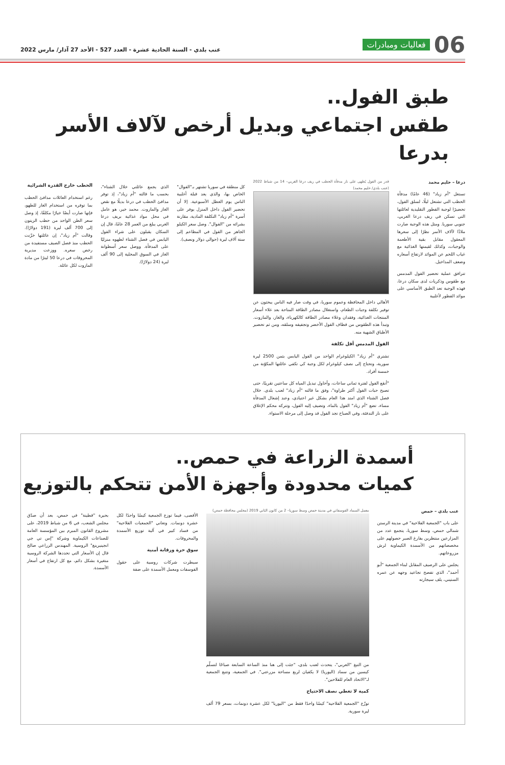06 فعاليات ومبادرات عنب بلدي - السنة الحادية عشرة - العدد 527 - الأحد 27 آذار/ مارس 2022
طبق الفول..
طقس اجتماعي وبديل أرخص لآلاف الأسر بدرعا
درعا – حليم محمد
تستغل "أم زياد" (46 عامًا) مدفأة الحطب التي تشتعل ليلًا، لسلق الفول، تحضيرًا لوجبة الفطور التقليدية لعائلتها التي تسكن في ريف درعا الغربي، جنوبي سوريا. ومثل هذه الوجبة صارت ملاذًا لآلاف الأسر نظرًا إلى سعرها المعقول مقابل بقية الأطعمة والوجبات، وكذلك لقيمتها الغذائية مع غياب اللحم عن الموائد لارتفاع أسعاره وضعف المداخيل.
تترافق عملية تحضير الفول المدمس مع طقوس وذكريات لدى سكان درعا، فهذه الوجبة تعد الطبق الأساسي على موائد الفطور لأغلبية
قدر من الفول يُطهى على نار مدفأة الحطب في ريف درعا الغربي– 14 من شباط 2022 (عنب بلدي/ حليم محمد)
الأهالي داخل المحافظة وعموم سوريا، في وقت صار فيه الناس يبحثون عن توفير تكلفة وجبات الطعام، واستغلال مصادر الطاقة المتاحة بعد غلاء أسعار المنتجات الغذائية، وفقدان وغلاء مصادر الطاقة كالكهرباء، والغاز، والمازوت. وتبدأ هذه الطقوس من قطاف الفول الأخضر وتجفيفه وسلقه، ومن ثم تحضير الأطباق الشهية منه.
الفول المدمس أقل تكلفة
تشتري "أم زياد" الكيلوغرام الواحد من الفول اليابس بثمن 2500 ليرة سورية، وتحتاج إلى نصف كيلوغرام لكل وجبة كي تكفي عائلتها المكوّنة من خمسة أفراد.
"أنقع الفول لفترة ثماني ساعات، وأحاول تبديل المياه كل ساعتين تقريبًا، حتى تصبح حبات الفول أكثر طراوة"، وفق ما قالته "أم زياد" لعنب بلدي. خلال فصل الشتاء الذي امتد هذا العام بشكل غير اعتيادي، وعند إشعال المدفأة مساء، تضع "أم زياد" الفول بالماء، وتضيف إليه الفول، وتتركه محكم الإغلاق على نار التدفئة، وفي الصباح تجد الفول قد وصل إلى مرحلة الاستواء.
كل منطقة في سوريا تشتهر بـ"الفوال" الخاص بها، والذي يعد قبلة أغلبية الناس يوم العطل الأسبوعية. إلا أن تحضير الفول داخل المنزل يوفر على أسرة "أم زياد" التكلفة المادية، مقارنة بشرائه من "الفوال". وصل سعر الكيلو الجاهز من الفول في المطاعم إلى ستة آلاف ليرة (حوالي دولار ونصف).
الذي يجمع عائلتي خلال الشتاء"، بحسب ما قالته "أم زياد"، إذ توفر مدافئ الحطب في درعا بديلًا مع نقص الغاز والمازوت. محمد خير، هو عامل في محل مواد غذائية بريف درعا الغربي يبلغ من العمر 28 عامًا، قال إن السكان يقبلون على شراء الفول اليابس في فصل الشتاء لطهوه منزليًا على المدفأة. ووصل سعر أسطوانة الغاز في السوق المحلية إلى 90 ألف ليرة (24 دولارًا).
الحطب خارج القدرة الشرائية
رغم استخدام العائلات مدافئ الحطب بما توفره من استخدام الغاز للطهو، فإنها صارت أيضًا خيارًا مكلفًا، إذ وصل سعر الطن الواحد من حطب الزيتون إلى 700 ألف ليرة (191 دولارًا). وقالت "أم زياد"، إن عائلتها خزّنت الحطب منذ فصل الصيف مستفيدة من رخص سعره. ووزعت مديرية المحروقات في درعا 50 ليترًا من مادة المازوت لكل عائلة.
أسمدة الزراعة في حمص..
كميات محدودة وأجهزة الأمن تتحكم بالتوزيع
عنب بلدي – حمص
على باب "الجمعية الفلاحية" في مدينة الرستن شمالي حمص، وسط سوريا، يتجمع عدد من المزارعين منتظرين بفارغ الصبر حصولهم على مخصصاتهم من الأسمدة الكيماوية لرش مزروعاتهم.
يجلس على الرصيف المقابل لبناء الجمعية "أبو أحمد"، الذي تفصح تجاعيد وجهه عن عمره الستيني، يلف سيجارته
معمل السماد الفوسفاتي في مدينة حمص وسط سوريا– 2 من كانون الثاني 2019 (مجلس محافظة حمص)
من التبغ "العربي"، يتحدث لعنب بلدي، "جئت إلى هنا منذ الساعة السابعة صباحًا لتسلّم كيسين من سماد (اليوريا) لا يكفيان لربع مساحة مزرعتي". في الجمعية، وتتبع الجمعية لـ"الاتحاد العام للفلاحين".
كمية لا تغطي نصف الاحتياج
توزّع "الجمعية الفلاحية" كيسًا واحدًا فقط من "اليوريا" لكل عشرة دونمات، بسعر 79 ألف ليرة سورية.
الأقصى، فيما توزع الجمعية كيسًا واحدًا لكل عشرة دونمات. وتعاني "الجمعيات الفلاحية" من فساد كبير في آلية توزيع الأسمدة والمحروقات.
سوق حرة ورقابة أمنية
سيطرت شركات روسية على حقول الفوسفات ومعمل الأسمدة على ضفة
بحيرة "قطينة" في حمص، بعد أن صدّق مجلس الشعب، في 6 من شباط 2019، على مشروع القانون المبرم بين المؤسسة العامة للصناعات الكيماوية وشركة "إس تي جي انجينيرينغ" الروسية. المهندس الزراعي صالح قال إن الأسعار التي تحددها الشركة الروسية متغيرة بشكل دائم، مع كل ارتفاع في أسعار الأسمدة.